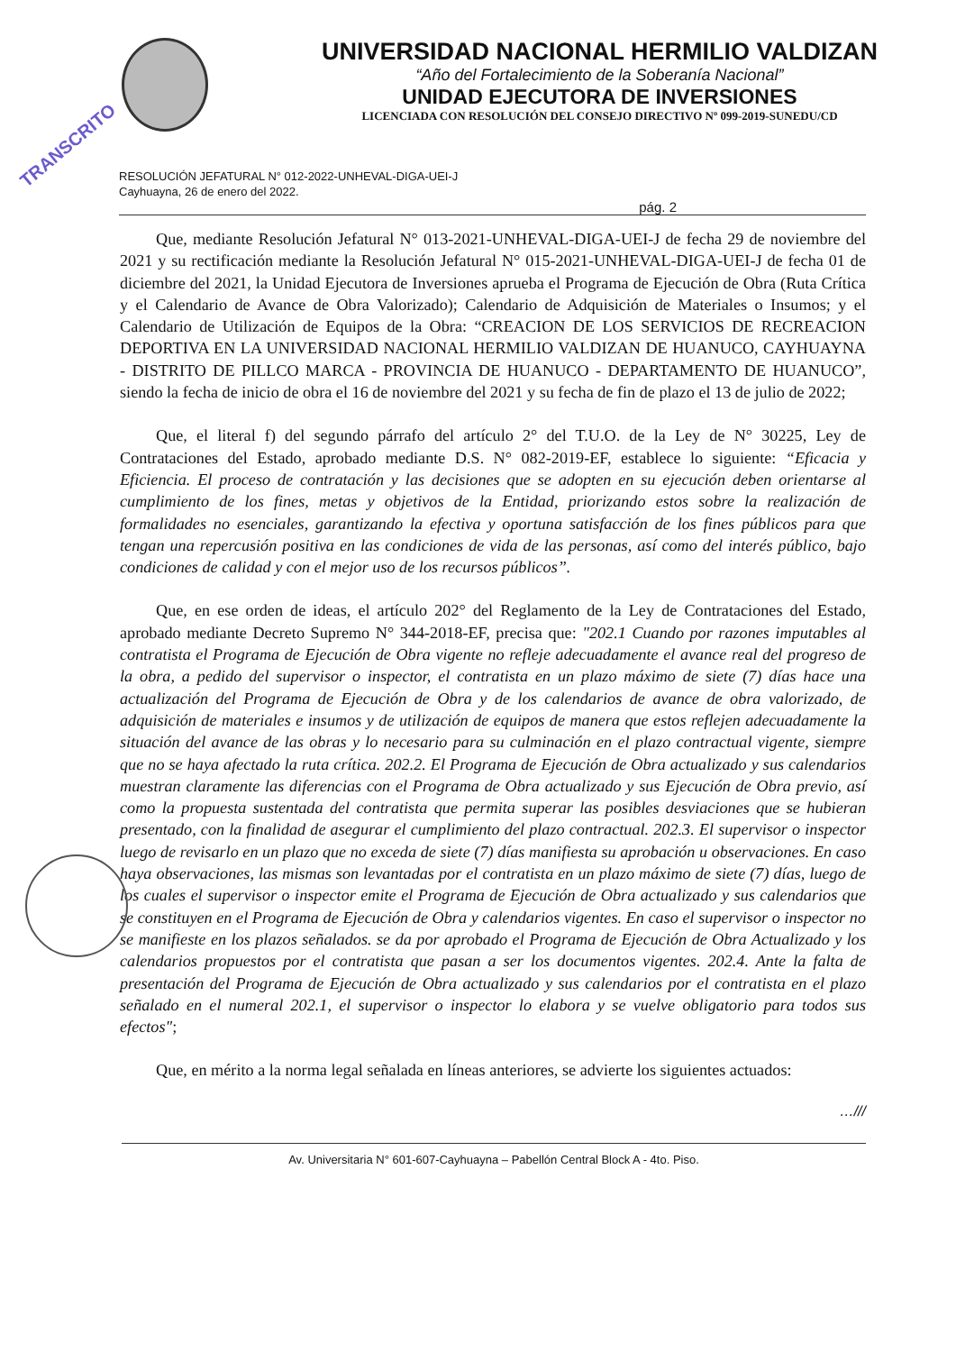TRANSCRITO
UNIVERSIDAD NACIONAL HERMILIO VALDIZAN
“Año del Fortalecimiento de la Soberanía Nacional”
UNIDAD EJECUTORA DE INVERSIONES
LICENCIADA CON RESOLUCIÓN DEL CONSEJO DIRECTIVO Nº 099-2019-SUNEDU/CD
RESOLUCIÓN JEFATURAL N° 012-2022-UNHEVAL-DIGA-UEI-J
Cayhuayna, 26 de enero del 2022.
pág. 2
Que, mediante Resolución Jefatural N° 013-2021-UNHEVAL-DIGA-UEI-J de fecha 29 de noviembre del 2021 y su rectificación mediante la Resolución Jefatural N° 015-2021-UNHEVAL-DIGA-UEI-J de fecha 01 de diciembre del 2021, la Unidad Ejecutora de Inversiones aprueba el Programa de Ejecución de Obra (Ruta Crítica y el Calendario de Avance de Obra Valorizado); Calendario de Adquisición de Materiales o Insumos; y el Calendario de Utilización de Equipos de la Obra: “CREACION DE LOS SERVICIOS DE RECREACION DEPORTIVA EN LA UNIVERSIDAD NACIONAL HERMILIO VALDIZAN DE HUANUCO, CAYHUAYNA - DISTRITO DE PILLCO MARCA - PROVINCIA DE HUANUCO - DEPARTAMENTO DE HUANUCO”, siendo la fecha de inicio de obra el 16 de noviembre del 2021 y su fecha de fin de plazo el 13 de julio de 2022;
Que, el literal f) del segundo párrafo del artículo 2° del T.U.O. de la Ley de N° 30225, Ley de Contrataciones del Estado, aprobado mediante D.S. N° 082-2019-EF, establece lo siguiente: “Eficacia y Eficiencia. El proceso de contratación y las decisiones que se adopten en su ejecución deben orientarse al cumplimiento de los fines, metas y objetivos de la Entidad, priorizando estos sobre la realización de formalidades no esenciales, garantizando la efectiva y oportuna satisfacción de los fines públicos para que tengan una repercusión positiva en las condiciones de vida de las personas, así como del interés público, bajo condiciones de calidad y con el mejor uso de los recursos públicos”.
Que, en ese orden de ideas, el artículo 202° del Reglamento de la Ley de Contrataciones del Estado, aprobado mediante Decreto Supremo N° 344-2018-EF, precisa que: "202.1 Cuando por razones imputables al contratista el Programa de Ejecución de Obra vigente no refleje adecuadamente el avance real del progreso de la obra, a pedido del supervisor o inspector, el contratista en un plazo máximo de siete (7) días hace una actualización del Programa de Ejecución de Obra y de los calendarios de avance de obra valorizado, de adquisición de materiales e insumos y de utilización de equipos de manera que estos reflejen adecuadamente la situación del avance de las obras y lo necesario para su culminación en el plazo contractual vigente, siempre que no se haya afectado la ruta crítica. 202.2. El Programa de Ejecución de Obra actualizado y sus calendarios muestran claramente las diferencias con el Programa de Obra actualizado y sus Ejecución de Obra previo, así como la propuesta sustentada del contratista que permita superar las posibles desviaciones que se hubieran presentado, con la finalidad de asegurar el cumplimiento del plazo contractual. 202.3. El supervisor o inspector luego de revisarlo en un plazo que no exceda de siete (7) días manifiesta su aprobación u observaciones. En caso haya observaciones, las mismas son levantadas por el contratista en un plazo máximo de siete (7) días, luego de los cuales el supervisor o inspector emite el Programa de Ejecución de Obra actualizado y sus calendarios que se constituyen en el Programa de Ejecución de Obra y calendarios vigentes. En caso el supervisor o inspector no se manifieste en los plazos señalados. se da por aprobado el Programa de Ejecución de Obra Actualizado y los calendarios propuestos por el contratista que pasan a ser los documentos vigentes. 202.4. Ante la falta de presentación del Programa de Ejecución de Obra actualizado y sus calendarios por el contratista en el plazo señalado en el numeral 202.1, el supervisor o inspector lo elabora y se vuelve obligatorio para todos sus efectos";
Que, en mérito a la norma legal señalada en líneas anteriores, se advierte los siguientes actuados:
…///
Av. Universitaria N° 601-607-Cayhuayna – Pabellón Central Block A - 4to. Piso.